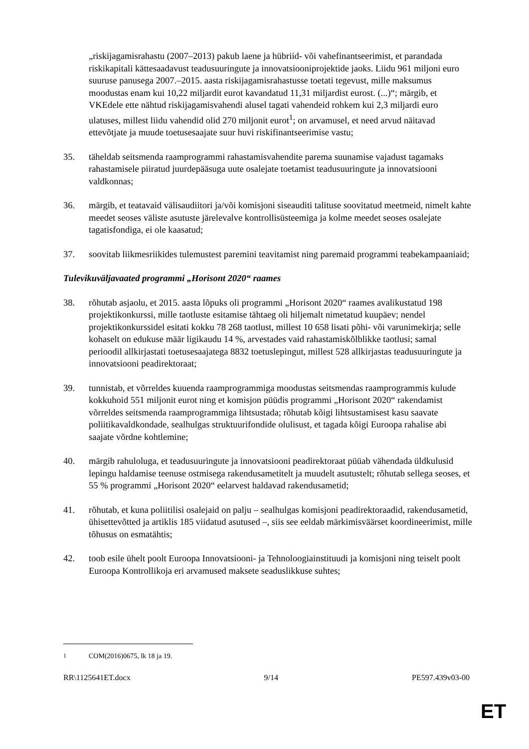„riskijagamisrahastu (2007–2013) pakub laene ja hübriid- või vahefinantseerimist, et parandada riskikapitali kättesaadavust teadusuuringute ja innovatsiooniprojektide jaoks. Liidu 961 miljoni euro suuruse panusega 2007.–2015. aasta riskijagamisrahastusse toetati tegevust, mille maksumus moodustas enam kui 10,22 miljardit eurot kavandatud 11,31 miljardist eurost. (...)“; märgib, et VKEdele ette nähtud riskijagamisvahendi alusel tagati vahendeid rohkem kui 2,3 miljardi euro ulatuses, millest liidu vahendid olid 270 miljonit eurot<sup>1</sup>; on arvamusel, et need arvud näitavad ettevõtjate ja muude toetusesaajate suur huvi riskifinantseerimise vastu;
35. täheldab seitsmenda raamprogrammi rahastamisvahendite parema suunamise vajadust tagamaks rahastamisele piiratud juurdepääsuga uute osalejate toetamist teadusuuringute ja innovatsiooni valdkonnas;
36. märgib, et teatavaid välisaudiitori ja/või komisjoni siseauditi talituse soovitatud meetmeid, nimelt kahte meedet seoses väliste asutuste järelevalve kontrollisüsteemiga ja kolme meedet seoses osalejate tagatisfondiga, ei ole kaasatud;
37. soovitab liikmesriikides tulemustest paremini teavitamist ning paremaid programmi teabekampaaniaid;
Tulevikuväljavaated programmi „Horisont 2020“ raames
38. rõhutab asjaolu, et 2015. aasta lõpuks oli programmi „Horisont 2020“ raames avalikustatud 198 projektikonkurssi, mille taotluste esitamise tähtaeg oli hiljemalt nimetatud kuupäev; nendel projektikonkurssidel esitati kokku 78 268 taotlust, millest 10 658 lisati põhi- või varunimekirja; selle kohaselt on edukuse määr ligikaudu 14 %, arvestades vaid rahastamiskõlblikke taotlusi; samal perioodil allkirjastati toetusesaajatega 8832 toetuslepingut, millest 528 allkirjastas teadusuuringute ja innovatsiooni peadirektoraat;
39. tunnistab, et võrreldes kuuenda raamprogrammiga moodustas seitsmendas raamprogrammis kulude kokkuhoid 551 miljonit eurot ning et komisjon püüdis programmi „Horisont 2020“ rakendamist võrreldes seitsmenda raamprogrammiga lihtsustada; rõhutab kõigi lihtsustamisest kasu saavate poliitikavaldkondade, sealhulgas struktuurifondide olulisust, et tagada kõigi Euroopa rahalise abi saajate võrdne kohtlemine;
40. märgib rahuloluga, et teadusuuringute ja innovatsiooni peadirektoraat püüab vähendada üldkulusid lepingu haldamise teenuse ostmisega rakendusametitelt ja muudelt asutustelt; rõhutab sellega seoses, et 55 % programmi „Horisont 2020“ eelarvest haldavad rakendusametid;
41. rõhutab, et kuna poliitilisi osalejaid on palju – sealhulgas komisjoni peadirektoraadid, rakendusametid, ühisettevõtted ja artiklis 185 viidatud asutused –, siis see eeldab märkimisväärset koordineerimist, mille tõhusus on esmatähtis;
42. toob esile ühelt poolt Euroopa Innovatsiooni- ja Tehnoloogiainstituudi ja komisjoni ning teiselt poolt Euroopa Kontrollikoja eri arvamused maksete seaduslikkuse suhtes;
<sup>1</sup> COM(2016)0675, lk 18 ja 19.
RR\1125641ET.docx 9/14 PE597.439v03-00
ET